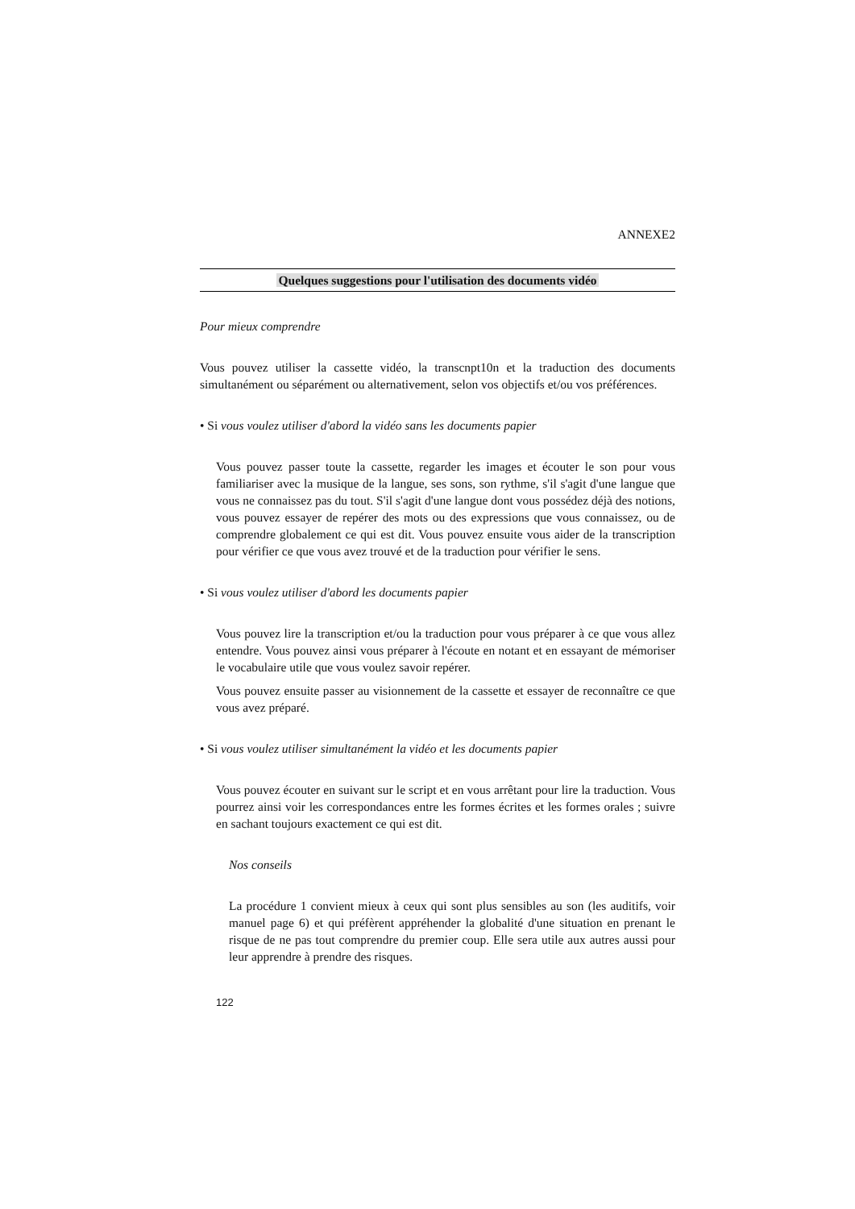ANNEXE2
Quelques suggestions pour l'utilisation des documents vidéo
Pour mieux comprendre
Vous pouvez utiliser la cassette vidéo, la transcnpt10n et la traduction des documents simultanément ou séparément ou alternativement, selon vos objectifs et/ou vos préférences.
• Si vous voulez utiliser d'abord la vidéo sans les documents papier
Vous pouvez passer toute la cassette, regarder les images et écouter le son pour vous familiariser avec la musique de la langue, ses sons, son rythme, s'il s'agit d'une langue que vous ne connaissez pas du tout. S'il s'agit d'une langue dont vous possédez déjà des notions, vous pouvez essayer de repérer des mots ou des expressions que vous connaissez, ou de comprendre globalement ce qui est dit. Vous pouvez ensuite vous aider de la transcription pour vérifier ce que vous avez trouvé et de la traduction pour vérifier le sens.
• Si vous voulez utiliser d'abord les documents papier
Vous pouvez lire la transcription et/ou la traduction pour vous préparer à ce que vous allez entendre. Vous pouvez ainsi vous préparer à l'écoute en notant et en essayant de mémoriser le vocabulaire utile que vous voulez savoir repérer.
Vous pouvez ensuite passer au visionnement de la cassette et essayer de reconnaître ce que vous avez préparé.
• Si vous voulez utiliser simultanément la vidéo et les documents papier
Vous pouvez écouter en suivant sur le script et en vous arrêtant pour lire la traduction. Vous pourrez ainsi voir les correspondances entre les formes écrites et les formes orales ; suivre en sachant toujours exactement ce qui est dit.
Nos conseils
La procédure 1 convient mieux à ceux qui sont plus sensibles au son (les auditifs, voir manuel page 6) et qui préfèrent appréhender la globalité d'une situation en prenant le risque de ne pas tout comprendre du premier coup. Elle sera utile aux autres aussi pour leur apprendre à prendre des risques.
122